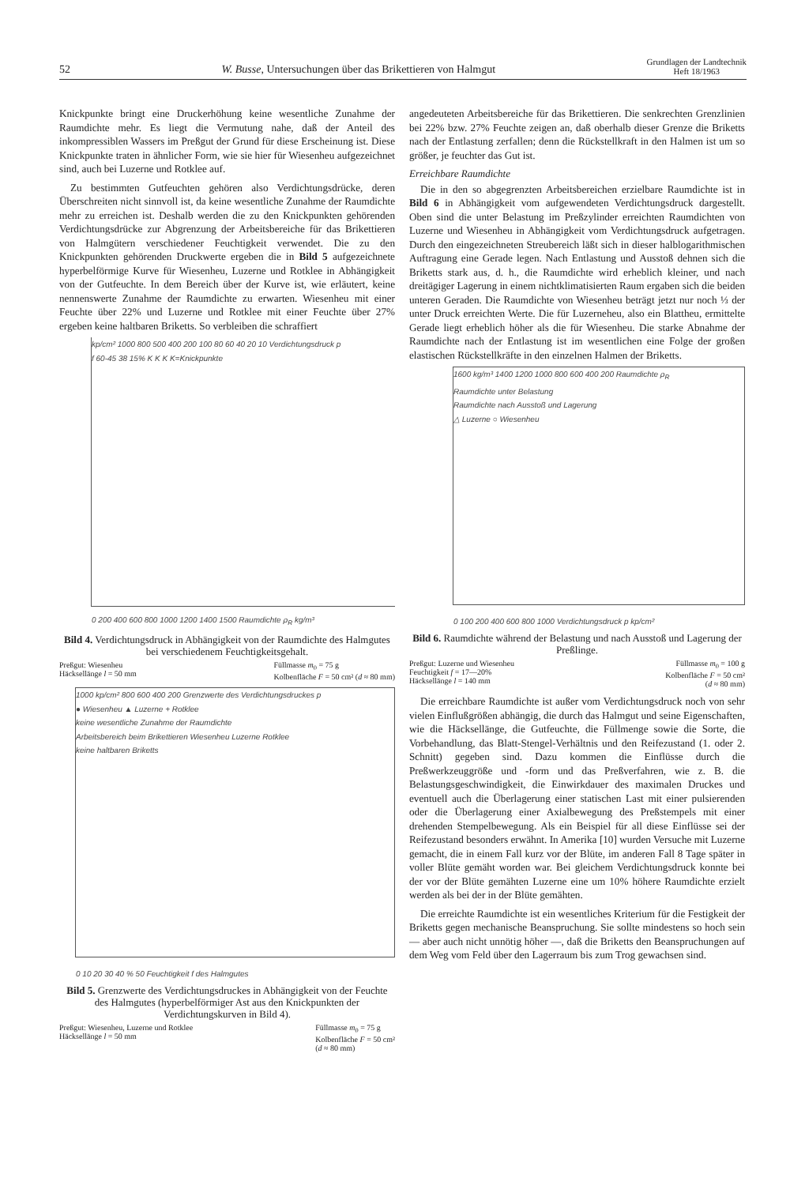52 W. Busse, Untersuchungen über das Brikettieren von Halmgut Grundlagen der Landtechnik
Heft 18/1963
Knickpunkte bringt eine Druckerhöhung keine wesentliche Zunahme der Raumdichte mehr. Es liegt die Vermutung nahe, daß der Anteil des inkompressiblen Wassers im Preßgut der Grund für diese Erscheinung ist. Diese Knickpunkte traten in ähnlicher Form, wie sie hier für Wiesenheu aufgezeichnet sind, auch bei Luzerne und Rotklee auf.
Zu bestimmten Gutfeuchten gehören also Verdichtungsdrücke, deren Überschreiten nicht sinnvoll ist, da keine wesentliche Zunahme der Raumdichte mehr zu erreichen ist. Deshalb werden die zu den Knickpunkten gehörenden Verdichtungsdrücke zur Abgrenzung der Arbeitsbereiche für das Brikettieren von Halmgütern verschiedener Feuchtigkeit verwendet. Die zu den Knickpunkten gehörenden Druckwerte ergeben die in Bild 5 aufgezeichnete hyperbelförmige Kurve für Wiesenheu, Luzerne und Rotklee in Abhängigkeit von der Gutfeuchte. In dem Bereich über der Kurve ist, wie erläutert, keine nennenswerte Zunahme der Raumdichte zu erwarten. Wiesenheu mit einer Feuchte über 22% und Luzerne und Rotklee mit einer Feuchte über 27% ergeben keine haltbaren Briketts. So verbleiben die schraffiert
kp/cm² 1000 800 500 400 200 100 80 60 40 20 10 Verdichtungsdruck p
f 60-45 38 15% K K K K=Knickpunkte
0 200 400 600 800 1000 1200 1400 1500 Raumdichte ρ<sub>R</sub> kg/m³
Bild 4. Verdichtungsdruck in Abhängigkeit von der Raumdichte des Halmgutes bei verschiedenem Feuchtigkeitsgehalt.
Preßgut: Wiesenheu
Häcksellänge l = 50 mm Füllmasse m<sub>0</sub> = 75 g
Kolbenfläche F = 50 cm² (d ≈ 80 mm)
1000 kp/cm² 800 600 400 200 Grenzwerte des Verdichtungsdruckes p
● Wiesenheu ▲ Luzerne + Rotklee
keine wesentliche Zunahme der Raumdichte
Arbeitsbereich beim Brikettieren Wiesenheu Luzerne Rotklee
keine haltbaren Briketts
0 10 20 30 40 % 50 Feuchtigkeit f des Halmgutes
Bild 5. Grenzwerte des Verdichtungsdruckes in Abhängigkeit von der Feuchte des Halmgutes (hyperbelförmiger Ast aus den Knickpunkten der Verdichtungskurven in Bild 4).
Preßgut: Wiesenheu, Luzerne und Rotklee
Häcksellänge l = 50 mm Füllmasse m<sub>0</sub> = 75 g
Kolbenfläche F = 50 cm²
(d ≈ 80 mm)
angedeuteten Arbeitsbereiche für das Brikettieren. Die senkrechten Grenzlinien bei 22% bzw. 27% Feuchte zeigen an, daß oberhalb dieser Grenze die Briketts nach der Entlastung zerfallen; denn die Rückstellkraft in den Halmen ist um so größer, je feuchter das Gut ist.
Erreichbare Raumdichte
Die in den so abgegrenzten Arbeitsbereichen erzielbare Raumdichte ist in Bild 6 in Abhängigkeit vom aufgewendeten Verdichtungsdruck dargestellt. Oben sind die unter Belastung im Preßzylinder erreichten Raumdichten von Luzerne und Wiesenheu in Abhängigkeit vom Verdichtungsdruck aufgetragen. Durch den eingezeichneten Streubereich läßt sich in dieser halblogarithmischen Auftragung eine Gerade legen. Nach Entlastung und Ausstoß dehnen sich die Briketts stark aus, d. h., die Raumdichte wird erheblich kleiner, und nach dreitägiger Lagerung in einem nichtklimatisierten Raum ergaben sich die beiden unteren Geraden. Die Raumdichte von Wiesenheu beträgt jetzt nur noch ⅓ der unter Druck erreichten Werte. Die für Luzerneheu, also ein Blattheu, ermittelte Gerade liegt erheblich höher als die für Wiesenheu. Die starke Abnahme der Raumdichte nach der Entlastung ist im wesentlichen eine Folge der großen elastischen Rückstellkräfte in den einzelnen Halmen der Briketts.
1600 kg/m³ 1400 1200 1000 800 600 400 200 Raumdichte ρ<sub>R</sub>
Raumdichte unter Belastung
Raumdichte nach Ausstoß und Lagerung
△ Luzerne ○ Wiesenheu
0 100 200 400 600 800 1000 Verdichtungsdruck p kp/cm²
Bild 6. Raumdichte während der Belastung und nach Ausstoß und Lagerung der Preßlinge.
Preßgut: Luzerne und Wiesenheu
Feuchtigkeit f = 17—20%
Häcksellänge l = 140 mm Füllmasse m<sub>0</sub> = 100 g
Kolbenfläche F = 50 cm²
(d ≈ 80 mm)
Die erreichbare Raumdichte ist außer vom Verdichtungsdruck noch von sehr vielen Einflußgrößen abhängig, die durch das Halmgut und seine Eigenschaften, wie die Häcksellänge, die Gutfeuchte, die Füllmenge sowie die Sorte, die Vorbehandlung, das Blatt-Stengel-Verhältnis und den Reifezustand (1. oder 2. Schnitt) gegeben sind. Dazu kommen die Einflüsse durch die Preßwerkzeuggröße und -form und das Preßverfahren, wie z. B. die Belastungsgeschwindigkeit, die Einwirkdauer des maximalen Druckes und eventuell auch die Überlagerung einer statischen Last mit einer pulsierenden oder die Überlagerung einer Axialbewegung des Preßstempels mit einer drehenden Stempelbewegung. Als ein Beispiel für all diese Einflüsse sei der Reifezustand besonders erwähnt. In Amerika [10] wurden Versuche mit Luzerne gemacht, die in einem Fall kurz vor der Blüte, im anderen Fall 8 Tage später in voller Blüte gemäht worden war. Bei gleichem Verdichtungsdruck konnte bei der vor der Blüte gemähten Luzerne eine um 10% höhere Raumdichte erzielt werden als bei der in der Blüte gemähten.
Die erreichte Raumdichte ist ein wesentliches Kriterium für die Festigkeit der Briketts gegen mechanische Beanspruchung. Sie sollte mindestens so hoch sein — aber auch nicht unnötig höher —, daß die Briketts den Beanspruchungen auf dem Weg vom Feld über den Lagerraum bis zum Trog gewachsen sind.